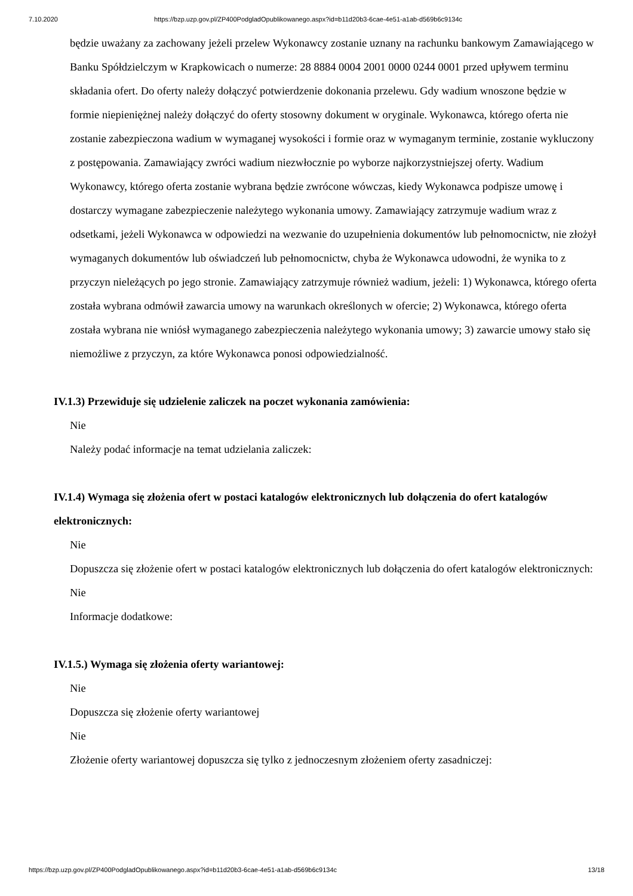7.10.2020 https://bzp.uzp.gov.pl/ZP400PodgladOpublikowanego.aspx?id=b11d20b3-6cae-4e51-a1ab-d569b6c9134c
będzie uważany za zachowany jeżeli przelew Wykonawcy zostanie uznany na rachunku bankowym Zamawiającego w Banku Spółdzielczym w Krapkowicach o numerze: 28 8884 0004 2001 0000 0244 0001 przed upływem terminu składania ofert. Do oferty należy dołączyć potwierdzenie dokonania przelewu. Gdy wadium wnoszone będzie w formie niepieniężnej należy dołączyć do oferty stosowny dokument w oryginale. Wykonawca, którego oferta nie zostanie zabezpieczona wadium w wymaganej wysokości i formie oraz w wymaganym terminie, zostanie wykluczony z postępowania. Zamawiający zwróci wadium niezwłocznie po wyborze najkorzystniejszej oferty. Wadium Wykonawcy, którego oferta zostanie wybrana będzie zwrócone wówczas, kiedy Wykonawca podpisze umowę i dostarczy wymagane zabezpieczenie należytego wykonania umowy. Zamawiający zatrzymuje wadium wraz z odsetkami, jeżeli Wykonawca w odpowiedzi na wezwanie do uzupełnienia dokumentów lub pełnomocnictw, nie złożył wymaganych dokumentów lub oświadczeń lub pełnomocnictw, chyba że Wykonawca udowodni, że wynika to z przyczyn nieleżących po jego stronie. Zamawiający zatrzymuje również wadium, jeżeli: 1) Wykonawca, którego oferta została wybrana odmówił zawarcia umowy na warunkach określonych w ofercie; 2) Wykonawca, którego oferta została wybrana nie wniósł wymaganego zabezpieczenia należytego wykonania umowy; 3) zawarcie umowy stało się niemożliwe z przyczyn, za które Wykonawca ponosi odpowiedzialność.
IV.1.3) Przewiduje się udzielenie zaliczek na poczet wykonania zamówienia:
Nie
Należy podać informacje na temat udzielania zaliczek:
IV.1.4) Wymaga się złożenia ofert w postaci katalogów elektronicznych lub dołączenia do ofert katalogów elektronicznych:
Nie
Dopuszcza się złożenie ofert w postaci katalogów elektronicznych lub dołączenia do ofert katalogów elektronicznych:
Nie
Informacje dodatkowe:
IV.1.5.) Wymaga się złożenia oferty wariantowej:
Nie
Dopuszcza się złożenie oferty wariantowej
Nie
Złożenie oferty wariantowej dopuszcza się tylko z jednoczesnym złożeniem oferty zasadniczej:
https://bzp.uzp.gov.pl/ZP400PodgladOpublikowanego.aspx?id=b11d20b3-6cae-4e51-a1ab-d569b6c9134c 13/18